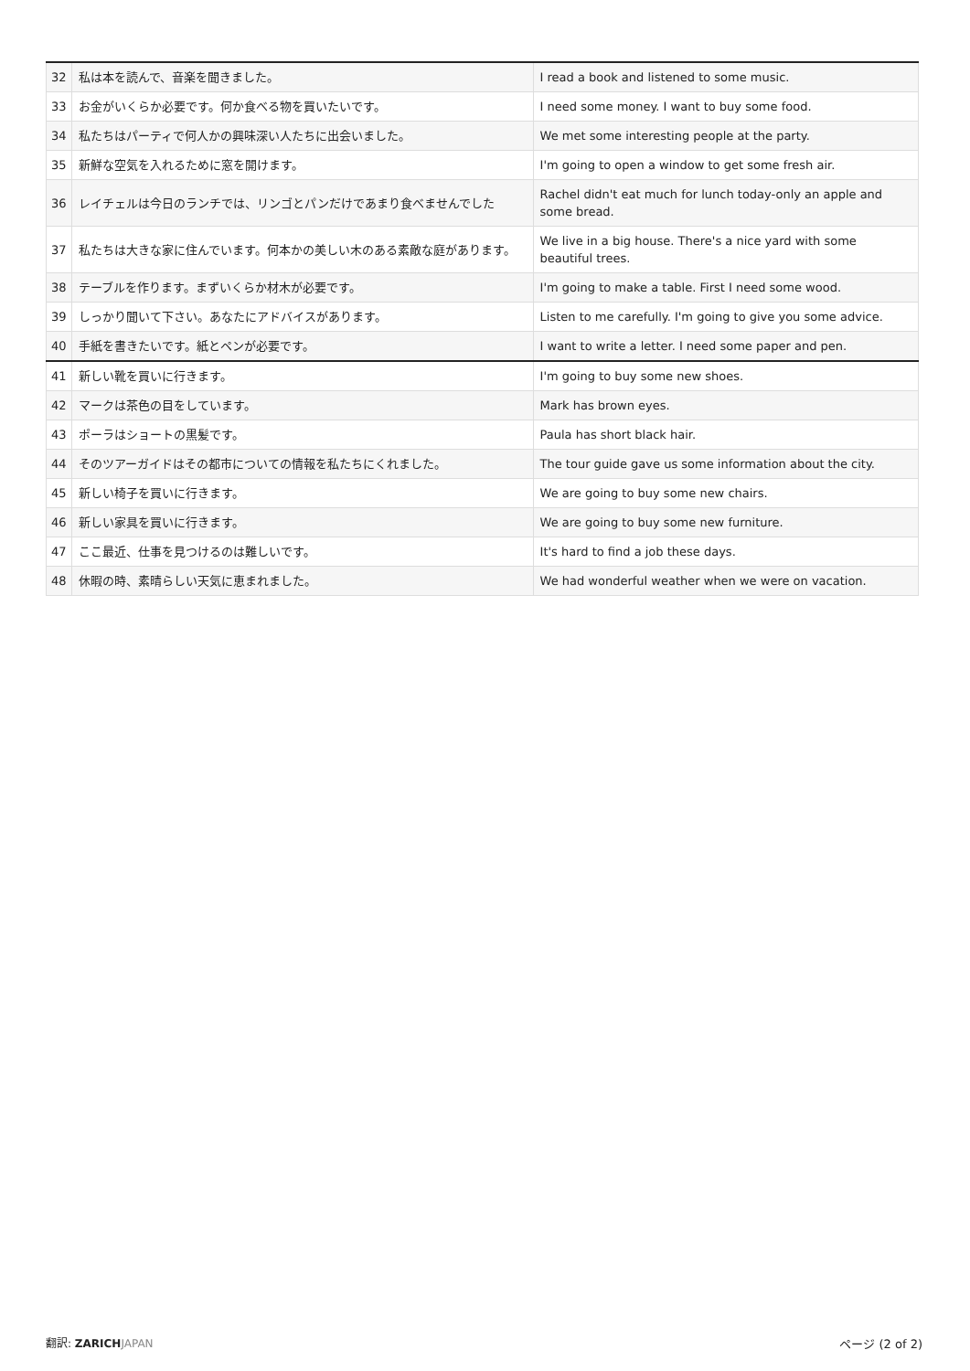| 32 | 私は本を読んで、音楽を聞きました。 | I read a book and listened to some music. |
| 33 | お金がいくらか必要です。何か食べる物を買いたいです。 | I need some money. I want to buy some food. |
| 34 | 私たちはパーティで何人かの興味深い人たちに出会いました。 | We met some interesting people at the party. |
| 35 | 新鮮な空気を入れるために窓を開けます。 | I'm going to open a window to get some fresh air. |
| 36 | レイチェルは今日のランチでは、リンゴとパンだけであまり食べませんでした | Rachel didn't eat much for lunch today-only an apple and some bread. |
| 37 | 私たちは大きな家に住んでいます。何本かの美しい木のある素敵な庭があります。 | We live in a big house. There's a nice yard with some beautiful trees. |
| 38 | テーブルを作ります。まずいくらか材木が必要です。 | I'm going to make a table. First I need some wood. |
| 39 | しっかり聞いて下さい。あなたにアドバイスがあります。 | Listen to me carefully. I'm going to give you some advice. |
| 40 | 手紙を書きたいです。紙とペンが必要です。 | I want to write a letter. I need some paper and pen. |
| 41 | 新しい靴を買いに行きます。 | I'm going to buy some new shoes. |
| 42 | マークは茶色の目をしています。 | Mark has brown eyes. |
| 43 | ポーラはショートの黒髪です。 | Paula has short black hair. |
| 44 | そのツアーガイドはその都市についての情報を私たちにくれました。 | The tour guide gave us some information about the city. |
| 45 | 新しい椅子を買いに行きます。 | We are going to buy some new chairs. |
| 46 | 新しい家具を買いに行きます。 | We are going to buy some new furniture. |
| 47 | ここ最近、仕事を見つけるのは難しいです。 | It's hard to find a job these days. |
| 48 | 休暇の時、素晴らしい天気に恵まれました。 | We had wonderful weather when we were on vacation. |
翻訳: ZARICH JAPAN ページ (2 of 2)